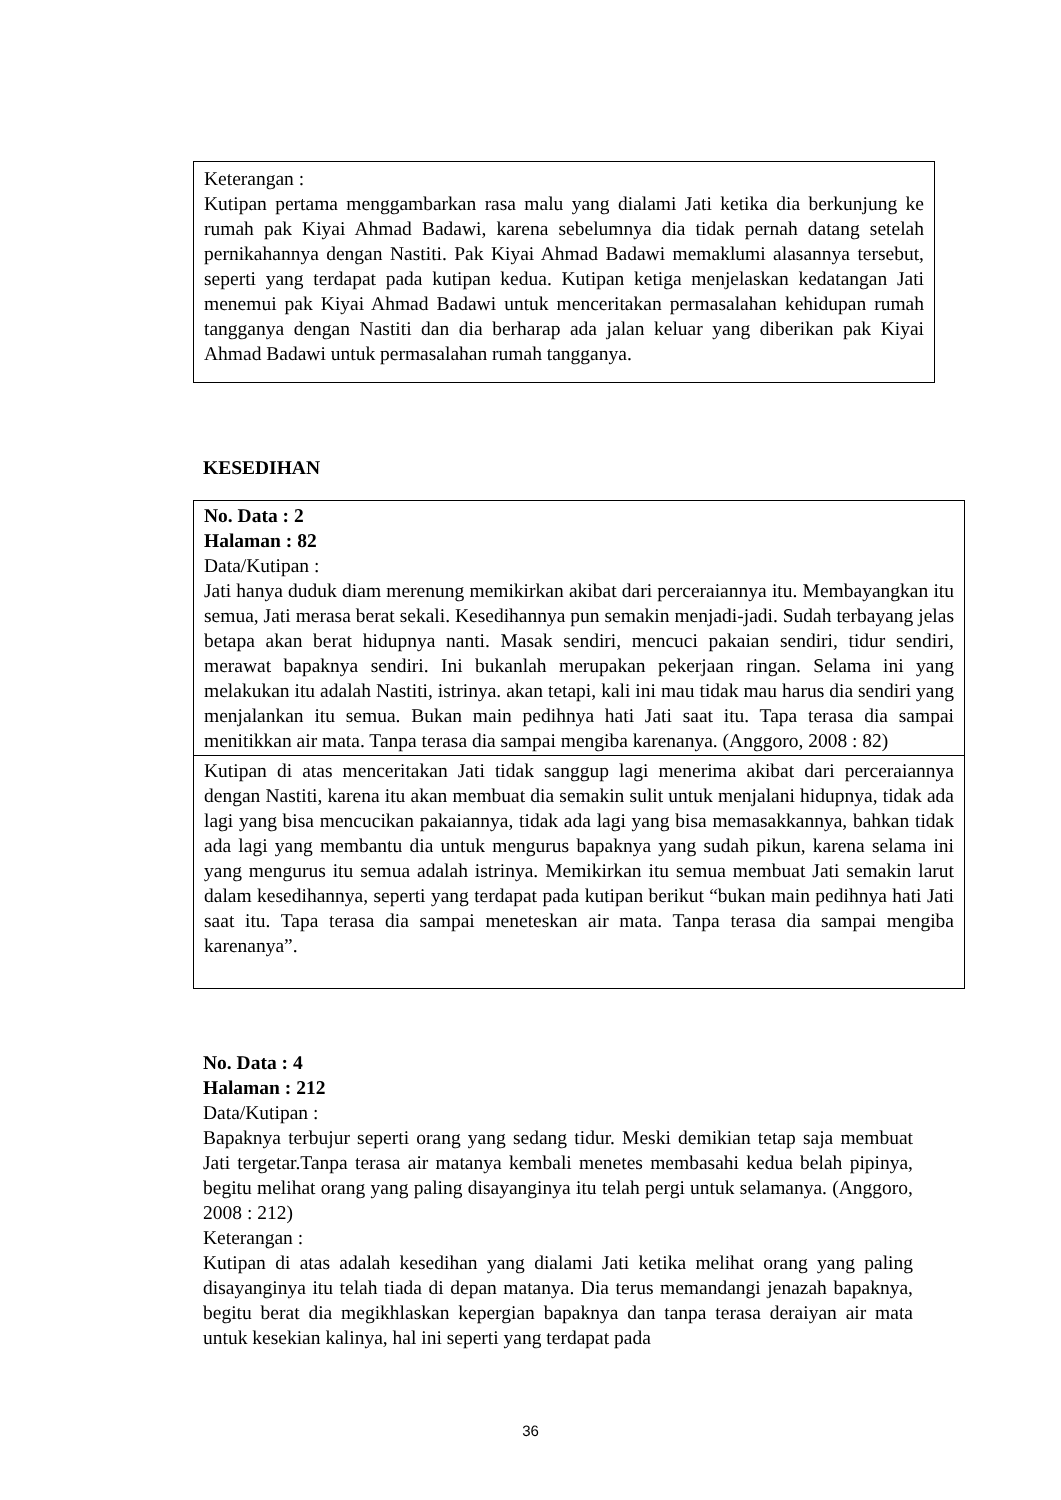Keterangan :
Kutipan pertama menggambarkan rasa malu yang dialami Jati ketika dia berkunjung ke rumah pak Kiyai Ahmad Badawi, karena sebelumnya dia tidak pernah datang setelah pernikahannya dengan Nastiti. Pak Kiyai Ahmad Badawi memaklumi alasannya tersebut, seperti yang terdapat pada kutipan kedua. Kutipan ketiga menjelaskan kedatangan Jati menemui pak Kiyai Ahmad Badawi untuk menceritakan permasalahan kehidupan rumah tangganya dengan Nastiti dan dia berharap ada jalan keluar yang diberikan pak Kiyai Ahmad Badawi untuk permasalahan rumah tangganya.
KESEDIHAN
No. Data : 2
Halaman : 82
Data/Kutipan :
Jati hanya duduk diam merenung memikirkan akibat dari perceraiannya itu. Membayangkan itu semua, Jati merasa berat sekali. Kesedihannya pun semakin menjadi-jadi. Sudah terbayang jelas betapa akan berat hidupnya nanti. Masak sendiri, mencuci pakaian sendiri, tidur sendiri, merawat bapaknya sendiri. Ini bukanlah merupakan pekerjaan ringan. Selama ini yang melakukan itu adalah Nastiti, istrinya. akan tetapi, kali ini mau tidak mau harus dia sendiri yang menjalankan itu semua. Bukan main pedihnya hati Jati saat itu. Tapa terasa dia sampai menitikkan air mata. Tanpa terasa dia sampai mengiba karenanya. (Anggoro, 2008 : 82)
Kutipan di atas menceritakan Jati tidak sanggup lagi menerima akibat dari perceraiannya dengan Nastiti, karena itu akan membuat dia semakin sulit untuk menjalani hidupnya, tidak ada lagi yang bisa mencucikan pakaiannya, tidak ada lagi yang bisa memasakkannya, bahkan tidak ada lagi yang membantu dia untuk mengurus bapaknya yang sudah pikun, karena selama ini yang mengurus itu semua adalah istrinya. Memikirkan itu semua membuat Jati semakin larut dalam kesedihannya, seperti yang terdapat pada kutipan berikut “bukan main pedihnya hati Jati saat itu. Tapa terasa dia sampai meneteskan air mata. Tanpa terasa dia sampai mengiba karenanya”.
No. Data : 4
Halaman : 212
Data/Kutipan :
Bapaknya terbujur seperti orang yang sedang tidur. Meski demikian tetap saja membuat Jati tergetar.Tanpa terasa air matanya kembali menetes membasahi kedua belah pipinya, begitu melihat orang yang paling disayanginya itu telah pergi untuk selamanya. (Anggoro, 2008 : 212)
Keterangan :
Kutipan di atas adalah kesedihan yang dialami Jati ketika melihat orang yang paling disayanginya itu telah tiada di depan matanya. Dia terus memandangi jenazah bapaknya, begitu berat dia megikhlaskan kepergian bapaknya dan tanpa terasa deraiyan air mata untuk kesekian kalinya, hal ini seperti yang terdapat pada
36